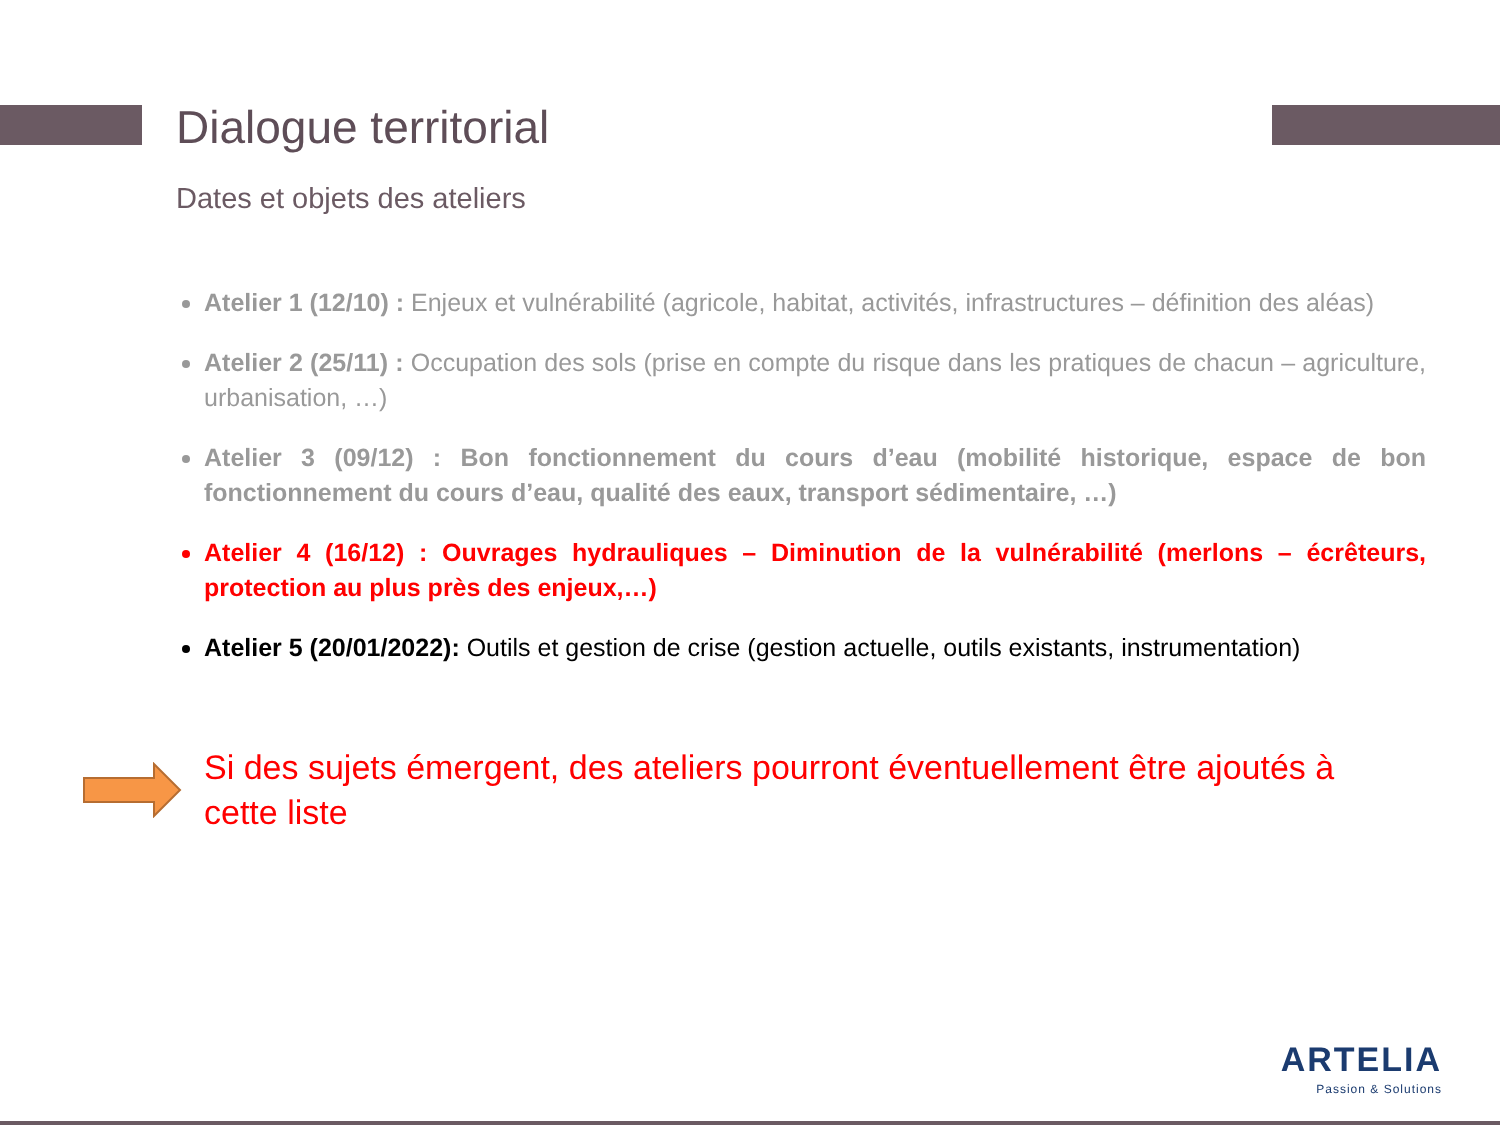Dialogue territorial
Dates et objets des ateliers
Atelier 1 (12/10) : Enjeux et vulnérabilité (agricole, habitat, activités, infrastructures – définition des aléas)
Atelier 2 (25/11) : Occupation des sols (prise en compte du risque dans les pratiques de chacun – agriculture, urbanisation, …)
Atelier 3 (09/12) : Bon fonctionnement du cours d’eau (mobilité historique, espace de bon fonctionnement du cours d’eau, qualité des eaux, transport sédimentaire, …)
Atelier 4 (16/12) : Ouvrages hydrauliques – Diminution de la vulnérabilité (merlons – écrêteurs, protection au plus près des enjeux,…)
Atelier 5 (20/01/2022): Outils et gestion de crise (gestion actuelle, outils existants, instrumentation)
Si des sujets émergent, des ateliers pourront éventuellement être ajoutés à cette liste
ARTELIA
Passion & Solutions